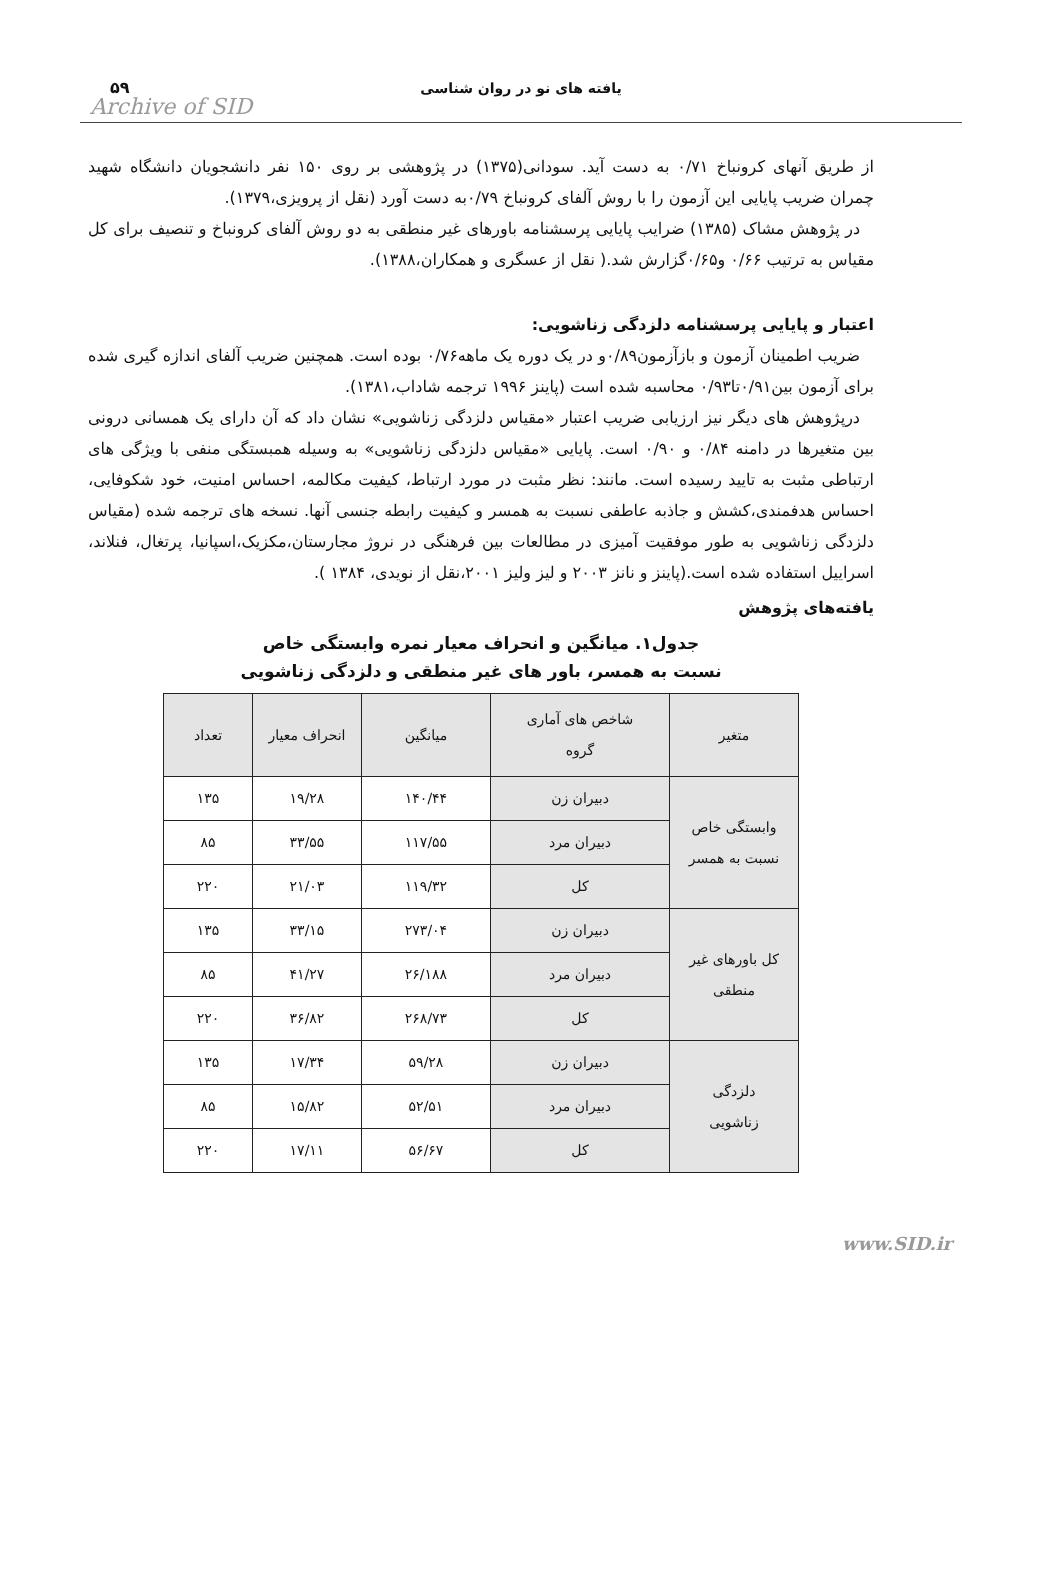یافته های نو در روان شناسی
۵۹
Archive of SID
از طریق آنهای کرونباخ ۰/۷۱ به دست آید. سودانی(۱۳۷۵) در پژوهشی بر روی ۱۵۰ نفر دانشجویان دانشگاه شهید چمران ضریب پایایی این آزمون را با روش آلفای کرونباخ ۰/۷۹به دست آورد (نقل از پرویزی،۱۳۷۹).
در پژوهش مشاک (۱۳۸۵) ضرایب پایایی پرسشنامه باورهای غیر منطقی به دو روش آلفای کرونباخ و تنصیف برای کل مقیاس به ترتیب ۰/۶۶ و۰/۶۵گزارش شد.( نقل از عسگری و همکاران،۱۳۸۸).
اعتبار و پایایی پرسشنامه دلزدگی زناشویی:
ضریب اطمینان آزمون و بازآزمون۰/۸۹و در یک دوره یک ماهه۰/۷۶ بوده است. همچنین ضریب آلفای اندازه گیری شده برای آزمون بین۰/۹۱تا۰/۹۳ محاسبه شده است (پاینز ۱۹۹۶ ترجمه شاداب،۱۳۸۱).
درپژوهش های دیگر نیز ارزیابی ضریب اعتبار «مقیاس دلزدگی زناشویی» نشان داد که آن دارای یک همسانی درونی بین متغیرها در دامنه ۰/۸۴ و ۰/۹۰ است. پایایی «مقیاس دلزدگی زناشویی» به وسیله همبستگی منفی با ویژگی های ارتباطی مثبت به تایید رسیده است. مانند: نظر مثبت در مورد ارتباط، کیفیت مکالمه، احساس امنیت، خود شکوفایی، احساس هدفمندی،کشش و جاذبه عاطفی نسبت به همسر و کیفیت رابطه جنسی آنها. نسخه های ترجمه شده (مقیاس دلزدگی زناشویی به طور موفقیت آمیزی در مطالعات بین فرهنگی در نروژ مجارستان،مکزیک،اسپانیا، پرتغال، فنلاند، اسراییل استفاده شده است.(پاینز و نانز ۲۰۰۳ و لیز ولیز ۲۰۰۱،نقل از نویدی، ۱۳۸۴ ).
یافته‌های پژوهش
جدول۱. میانگین و انحراف معیار نمره وابستگی خاص
نسبت به همسر، باور های غیر منطقی و دلزدگی زناشویی
| متغیر | شاخص های آماری گروه | میانگین | انحراف معیار | تعداد |
| --- | --- | --- | --- | --- |
| وابستگی خاص نسبت به همسر | دبیران زن | ۱۴۰/۴۴ | ۱۹/۲۸ | ۱۳۵ |
| | دبیران مرد | ۱۱۷/۵۵ | ۳۳/۵۵ | ۸۵ |
| | کل | ۱۱۹/۳۲ | ۲۱/۰۳ | ۲۲۰ |
| کل باورهای غیر منطقی | دبیران زن | ۲۷۳/۰۴ | ۳۳/۱۵ | ۱۳۵ |
| | دبیران مرد | ۲۶/۱۸۸ | ۴۱/۲۷ | ۸۵ |
| | کل | ۲۶۸/۷۳ | ۳۶/۸۲ | ۲۲۰ |
| دلزدگی زناشویی | دبیران زن | ۵۹/۲۸ | ۱۷/۳۴ | ۱۳۵ |
| | دبیران مرد | ۵۲/۵۱ | ۱۵/۸۲ | ۸۵ |
| | کل | ۵۶/۶۷ | ۱۷/۱۱ | ۲۲۰ |
www.SID.ir